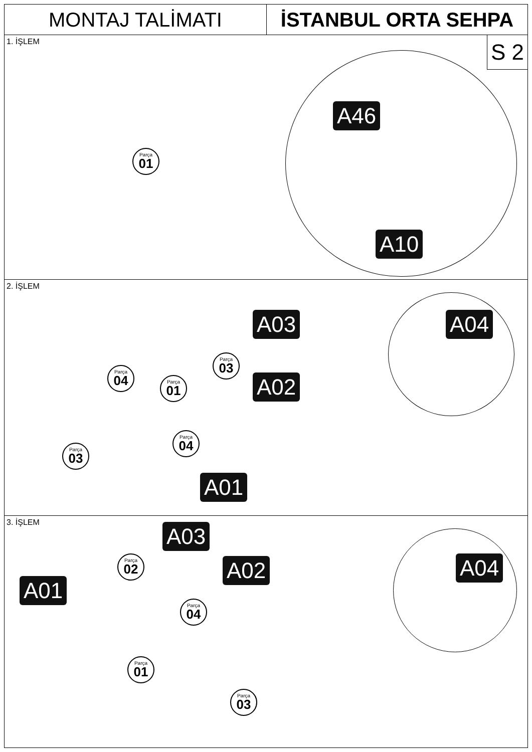MONTAJ TALİMATI İSTANBUL ORTA SEHPA
1. İŞLEM
S 2
Parça
01
A46
A10
2. İŞLEM
A03
A02
A01
A04
Parça
04
Parça
01
Parça
03
Parça
04
Parça
03
3. İŞLEM
A03
A02
A01
A04
Parça
02
Parça
04
Parça
01
Parça
03